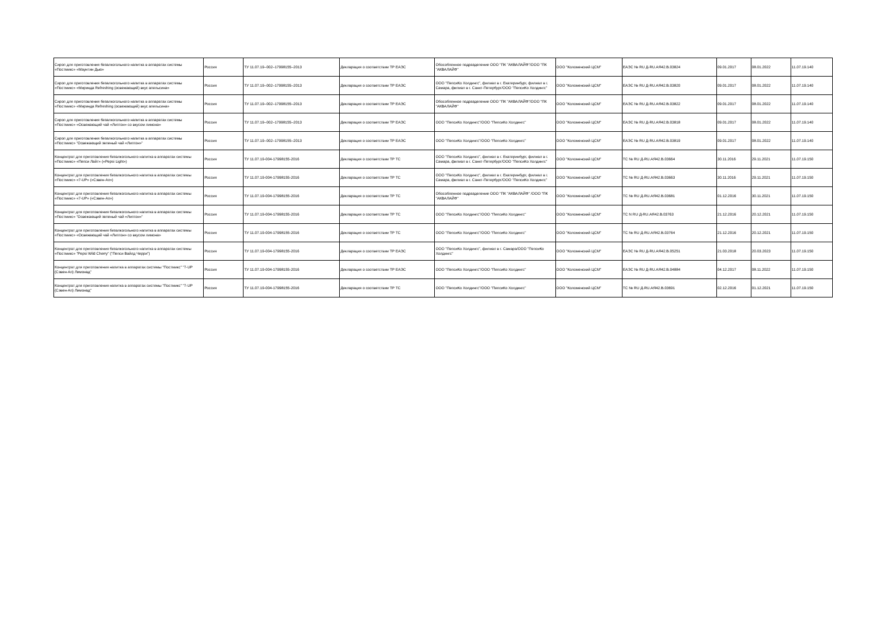| Сироп для приготовления безалкогольного напитка в аппаратах системы «Постмикс» «Маунтин Дью» | Россия | ТУ 11.07.19–002–17998155–2013 | Декларация о соответствии ТР ЕАЭС | Обособленное подразделение ООО "ПК "АКВАЛАЙФ"/ООО "ПК "АКВАЛАЙФ" | ООО "Коломенский ЦСМ" | ЕАЭС № RU Д-RU.АЯ42.В.03824 | 09.01.2017 | 08.01.2022 | 11.07.19.140 |
| Сироп для приготовления безалкогольного напитка в аппаратах системы «Постмикс» «Миринда Refreshing (освежающий) вкус апельсина» | Россия | ТУ 11.07.19–002–17998155–2013 | Декларация о соответствии ТР ЕАЭС | ООО "ПепсиКо Холдингс", филиал в г. Екатеринбург, филиал в г. Самара, филиал в г. Санкт-Петербург/ООО "ПепсиКо Холдингс" | ООО "Коломенский ЦСМ" | ЕАЭС № RU Д-RU.АЯ42.В.03820 | 09.01.2017 | 08.01.2022 | 11.07.19.140 |
| Сироп для приготовления безалкогольного напитка в аппаратах системы «Постмикс» «Миринда Refreshing (освежающий) вкус апельсина» | Россия | ТУ 11.07.19–002–17998155–2013 | Декларация о соответствии ТР ЕАЭС | Обособленное подразделение ООО "ПК "АКВАЛАЙФ"/ООО "ПК "АКВАЛАЙФ" | ООО "Коломенский ЦСМ" | ЕАЭС № RU Д-RU.АЯ42.В.03822 | 09.01.2017 | 08.01.2022 | 11.07.19.140 |
| Сироп для приготовления безалкогольного напитка в аппаратах системы «Постмикс» «Освежающий чай «Липтон» со вкусом лимона» | Россия | ТУ 11.07.19–002–17998155–2013 | Декларация о соответствии ТР ЕАЭС | ООО "ПепсиКо Холдингс"/ООО "ПепсиКо Холдингс" | ООО "Коломенский ЦСМ" | ЕАЭС № RU Д-RU.АЯ42.В.03818 | 09.01.2017 | 08.01.2022 | 11.07.19.140 |
| Сироп для приготовления безалкогольного напитка в аппаратах системы «Постмикс» “Освежающий зеленый чай «Липтон»” | Россия | ТУ 11.07.19–002–17998155–2013 | Декларация о соответствии ТР ЕАЭС | ООО "ПепсиКо Холдингс"/ООО "ПепсиКо Холдингс" | ООО "Коломенский ЦСМ" | ЕАЭС № RU Д-RU.АЯ42.В.03819 | 09.01.2017 | 08.01.2022 | 11.07.19.140 |
| Концентрат для приготовления безалкогольного напитка в аппаратах системы «Постмикс» «Пепси Лайт» («Pepsi Light») | Россия | ТУ 11.07.19-004-17998155-2016 | Декларация о соответствии ТР ТС | ООО "ПепсиКо Холдингс", филиал в г. Екатеринбург, филиал в г. Самара, филиал в г. Санкт-Петербург/ООО "ПепсиКо Холдингс" | ООО "Коломенский ЦСМ" | ТС № RU Д-RU.АЯ42.В.03664 | 30.11.2016 | 29.11.2021 | 11.07.19.150 |
| Концентрат для приготовления безалкогольного напитка в аппаратах системы «Постмикс» «7-UP» («Сэвен-Ап») | Россия | ТУ 11.07.19-004-17998155-2016 | Декларация о соответствии ТР ТС | ООО "ПепсиКо Холдингс", филиал в г. Екатеринбург, филиал в г. Самара, филиал в г. Санкт-Петербург/ООО "ПепсиКо Холдингс" | ООО "Коломенский ЦСМ" | ТС № RU Д-RU.АЯ42.В.03663 | 30.11.2016 | 29.11.2021 | 11.07.19.150 |
| Концентрат для приготовления безалкогольного напитка в аппаратах системы «Постмикс» «7-UP» («Сэвен-Ап») | Россия | ТУ 11.07.19-004-17998155-2016 | Декларация о соответствии ТР ТС | Обособленное подразделение ООО "ПК "АКВАЛАЙФ" /ООО "ПК "АКВАЛАЙФ" | ООО "Коломенский ЦСМ" | ТС № RU Д-RU.АЯ42.В.03681 | 01.12.2016 | 30.11.2021 | 11.07.19.150 |
| Концентрат для приготовления безалкогольного напитка в аппаратах системы «Постмикс» “Освежающий зеленый чай «Липтон»” | Россия | ТУ 11.07.19-004-17998155-2016 | Декларация о соответствии ТР ТС | ООО "ПепсиКо Холдингс"/ООО "ПепсиКо Холдингс" | ООО "Коломенский ЦСМ" | ТС N RU Д-RU.АЯ42.В.03763 | 21.12.2016 | 20.12.2021 | 11.07.19.150 |
| Концентрат для приготовления безалкогольного напитка в аппаратах системы «Постмикс» «Освежающий чай «Липтон» со вкусом лимона» | Россия | ТУ 11.07.19-004-17998155-2016 | Декларация о соответствии ТР ТС | ООО "ПепсиКо Холдингс"/ООО "ПепсиКо Холдингс" | ООО "Коломенский ЦСМ" | ТС № RU Д-RU.АЯ42.В.03764 | 21.12.2016 | 20.12.2021 | 11.07.19.150 |
| Концентрат для приготовления безалкогольного напитка в аппаратах системы «Постмикс» "Pepsi Wild Cherry" ("Пепси Вайлд Черри") | Россия | ТУ 11.07.19-004-17998155-2016 | Декларация о соответствии ТР ЕАЭС | ООО "ПепсиКо Холдингс", филиал в г. Самара/ООО "ПепсиКо Холдингс" | ООО "Коломенский ЦСМ" | ЕАЭС № RU Д-RU.АЯ42.В.05251 | 21.03.2018 | 20.03.2023 | 11.07.19.150 |
| Концентрат для приготовления напитка в аппаратах системы "Постмикс" "7-UP (Сэвен-Ап) Лимонад" | Россия | ТУ 11.07.19-004-17998155-2016 | Декларация о соответствии ТР ЕАЭС | ООО "ПепсиКо Холдингс"/ООО "ПепсиКо Холдингс" | ООО "Коломенский ЦСМ" | ЕАЭС № RU Д-RU.АЯ42.В.04884 | 04.12.2017 | 08.11.2022 | 11.07.19.150 |
| Концентрат для приготовления напитка в аппаратах системы "Постмикс" "7-UP (Сэвен-Ап) Лимонад" | Россия | ТУ 11.07.19-004-17998155-2016 | Декларация о соответствии ТР ТС | ООО "ПепсиКо Холдингс"/ООО "ПепсиКо Холдингс" | ООО "Коломенский ЦСМ" | ТС № RU Д-RU.АЯ42.В.03691 | 02.12.2016 | 01.12.2021 | 11.07.19.150 |